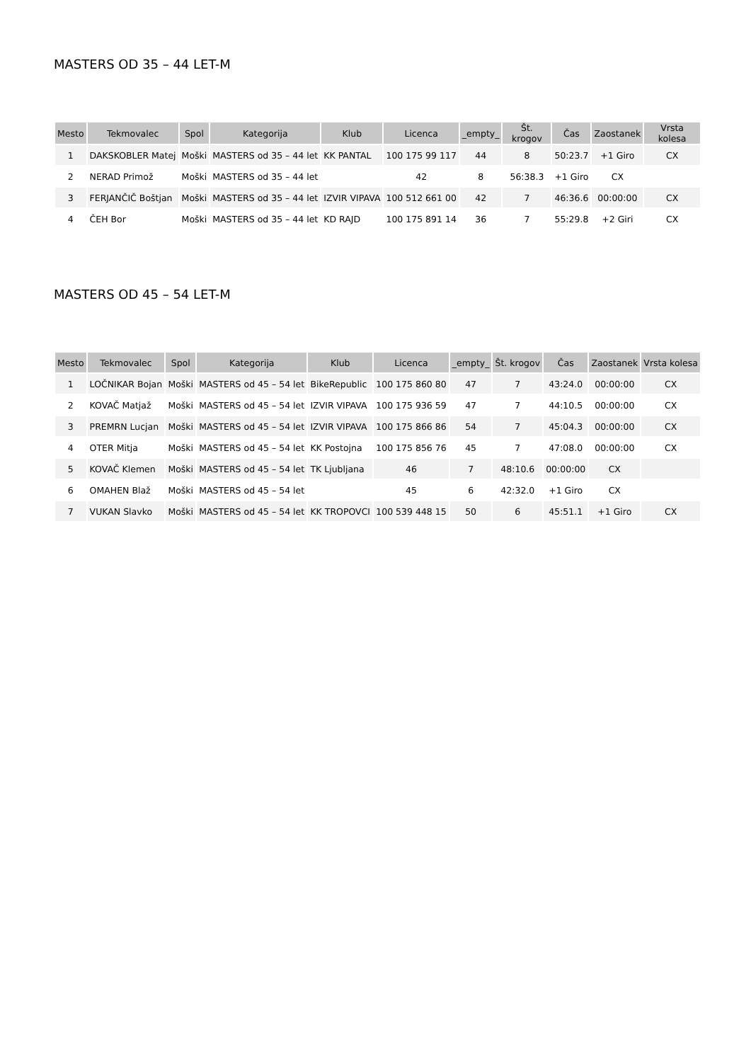MASTERS OD 35 – 44 LET-M
| Mesto | Tekmovalec | Spol | Kategorija | Klub | Licenca | _empty_ | Št. krogov | Čas | Zaostanek | Vrsta kolesa |
| --- | --- | --- | --- | --- | --- | --- | --- | --- | --- | --- |
| 1 | DAKSKOBLER Matej | Moški | MASTERS od 35 – 44 let | KK PANTAL | 100 175 99 117 | 44 | 8 | 50:23.7 | +1 Giro | CX |
| 2 | NERAD Primož | Moški | MASTERS od 35 – 44 let | | 42 | 8 | 56:38.3 | +1 Giro | CX | |
| 3 | FERJANČIČ Boštjan | Moški | MASTERS od 35 – 44 let | IZVIR VIPAVA | 100 512 661 00 | 42 | 7 | 46:36.6 | 00:00:00 | CX |
| 4 | ČEH Bor | Moški | MASTERS od 35 – 44 let | KD RAJD | 100 175 891 14 | 36 | 7 | 55:29.8 | +2 Giri | CX |
MASTERS OD 45 – 54 LET-M
| Mesto | Tekmovalec | Spol | Kategorija | Klub | Licenca | _empty_ | Št. krogov | Čas | Zaostanek | Vrsta kolesa |
| --- | --- | --- | --- | --- | --- | --- | --- | --- | --- | --- |
| 1 | LOČNIKAR Bojan | Moški | MASTERS od 45 – 54 let | BikeRepublic | 100 175 860 80 | 47 | 7 | 43:24.0 | 00:00:00 | CX |
| 2 | KOVAČ Matjaž | Moški | MASTERS od 45 – 54 let | IZVIR VIPAVA | 100 175 936 59 | 47 | 7 | 44:10.5 | 00:00:00 | CX |
| 3 | PREMRN Lucjan | Moški | MASTERS od 45 – 54 let | IZVIR VIPAVA | 100 175 866 86 | 54 | 7 | 45:04.3 | 00:00:00 | CX |
| 4 | OTER Mitja | Moški | MASTERS od 45 – 54 let | KK Postojna | 100 175 856 76 | 45 | 7 | 47:08.0 | 00:00:00 | CX |
| 5 | KOVAČ Klemen | Moški | MASTERS od 45 – 54 let | TK Ljubljana | 46 | 7 | 48:10.6 | 00:00:00 | CX | |
| 6 | OMAHEN Blaž | Moški | MASTERS od 45 – 54 let | | 45 | 6 | 42:32.0 | +1 Giro | CX | |
| 7 | VUKAN Slavko | Moški | MASTERS od 45 – 54 let | KK TROPOVCI | 100 539 448 15 | 50 | 6 | 45:51.1 | +1 Giro | CX |